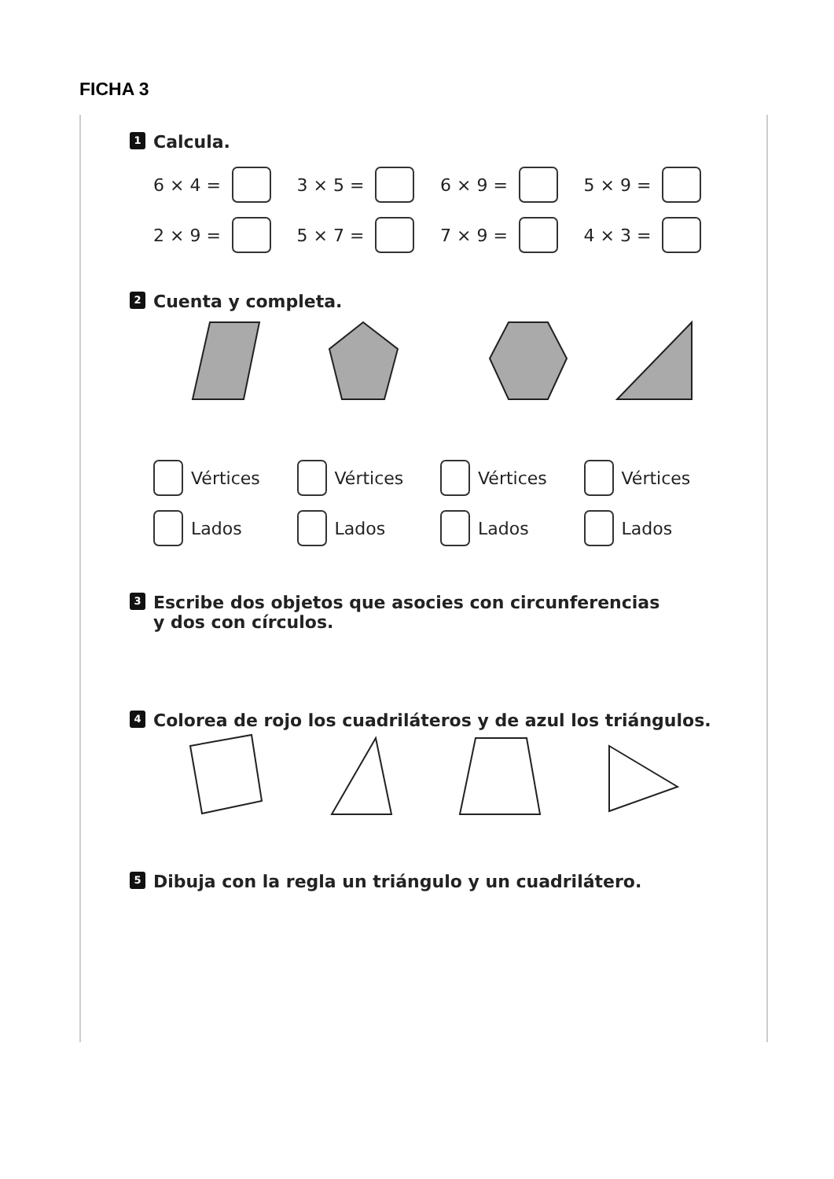FICHA 3
1 Calcula.
6 × 4 = 3 × 5 = 6 × 9 = 5 × 9 =
2 × 9 = 5 × 7 = 7 × 9 = 4 × 3 =
2 Cuenta y completa.
Vértices Vértices Vértices Vértices
Lados Lados Lados Lados
3 Escribe dos objetos que asocies con circunferencias
y dos con círculos.
4 Colorea de rojo los cuadriláteros y de azul los triángulos.
5 Dibuja con la regla un triángulo y un cuadrilátero.